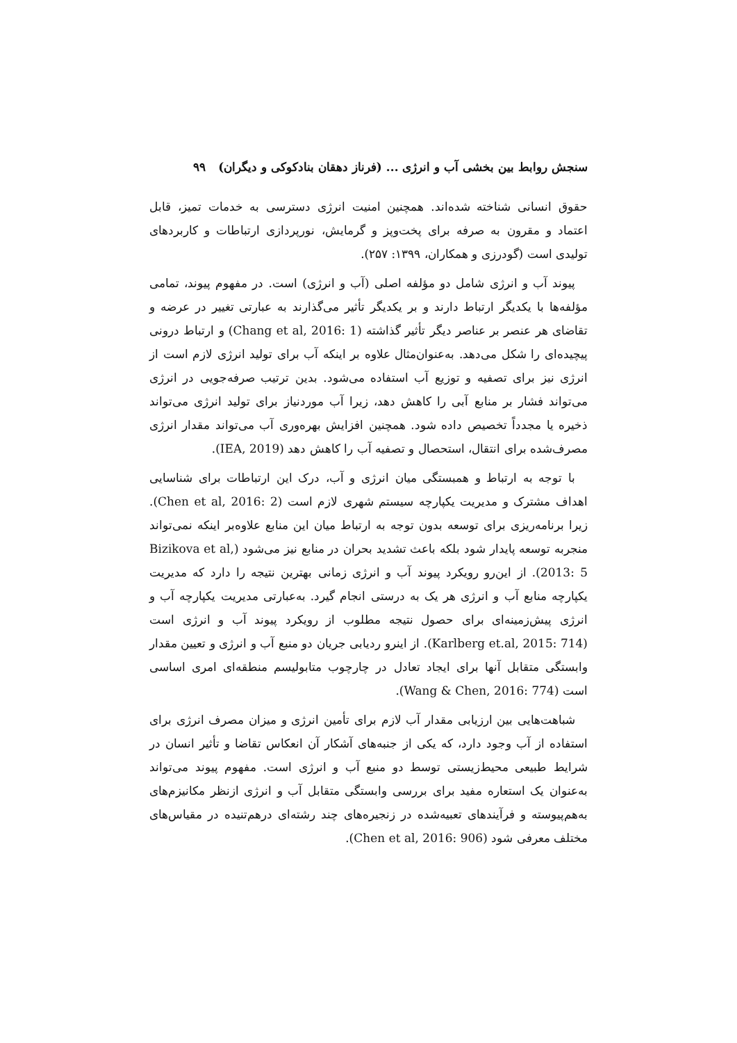سنجش روابط بین بخشی آب و انرژی ... (فرناز دهقان بنادکوکی و دیگران) ۹۹
حقوق انسانی شناخته شده‌اند. همچنین امنیت انرژی دسترسی به خدمات تمیز، قابل اعتماد و مقرون به صرفه برای پخت‌وپز و گرمایش، نورپردازی ارتباطات و کاربردهای تولیدی است (گودرزی و همکاران، ۱۳۹۹: ۲۵۷).
پیوند آب و انرژی شامل دو مؤلفه اصلی (آب و انرژی) است. در مفهوم پیوند، تمامی مؤلفه‌ها با یکدیگر ارتباط دارند و بر یکدیگر تأثیر می‌گذارند به عبارتی تغییر در عرضه و تقاضای هر عنصر بر عناصر دیگر تأثیر گذاشته (Chang et al, 2016: 1) و ارتباط درونی پیچیده‌ای را شکل می‌دهد. به‌عنوان‌مثال علاوه بر اینکه آب برای تولید انرژی لازم است از انرژی نیز برای تصفیه و توزیع آب استفاده می‌شود. بدین ترتیب صرفه‌جویی در انرژی می‌تواند فشار بر منابع آبی را کاهش دهد، زیرا آب موردنیاز برای تولید انرژی می‌تواند ذخیره یا مجدداً تخصیص داده شود. همچنین افزایش بهره‌وری آب می‌تواند مقدار انرژی مصرف‌شده برای انتقال، استحصال و تصفیه آب را کاهش دهد (IEA, 2019).
با توجه به ارتباط و همبستگی میان انرژی و آب، درک این ارتباطات برای شناسایی اهداف مشترک و مدیریت یکپارچه سیستم شهری لازم است (Chen et al, 2016: 2). زیرا برنامه‌ریزی برای توسعه بدون توجه به ارتباط میان این منابع علاوه‌بر اینکه نمی‌تواند منجربه توسعه پایدار شود بلکه باعث تشدید بحران در منابع نیز می‌شود (Bizikova et al, 2013: 5). از این‌رو رویکرد پیوند آب و انرژی زمانی بهترین نتیجه را دارد که مدیریت یکپارچه منابع آب و انرژی هر یک به درستی انجام گیرد. به‌عبارتی مدیریت یکپارچه آب و انرژی پیش‌زمینه‌ای برای حصول نتیجه مطلوب از رویکرد پیوند آب و انرژی است (Karlberg et.al, 2015: 714). از اینرو ردیابی جریان دو منبع آب و انرژی و تعیین مقدار وابستگی متقابل آنها برای ایجاد تعادل در چارچوب متابولیسم منطقه‌ای امری اساسی است (Wang & Chen, 2016: 774).
شباهت‌هایی بین ارزیابی مقدار آب لازم برای تأمین انرژی و میزان مصرف انرژی برای استفاده از آب وجود دارد، که یکی از جنبه‌های آشکار آن انعکاس تقاضا و تأثیر انسان در شرایط طبیعی محیط‌زیستی توسط دو منبع آب و انرژی است. مفهوم پیوند می‌تواند به‌عنوان یک استعاره مفید برای بررسی وابستگی متقابل آب و انرژی ازنظر مکانیزم‌های به‌هم‌پیوسته و فرآیندهای تعبیه‌شده در زنجیره‌های چند رشته‌ای درهم‌تنیده در مقیاس‌های مختلف معرفی شود (Chen et al, 2016: 906).